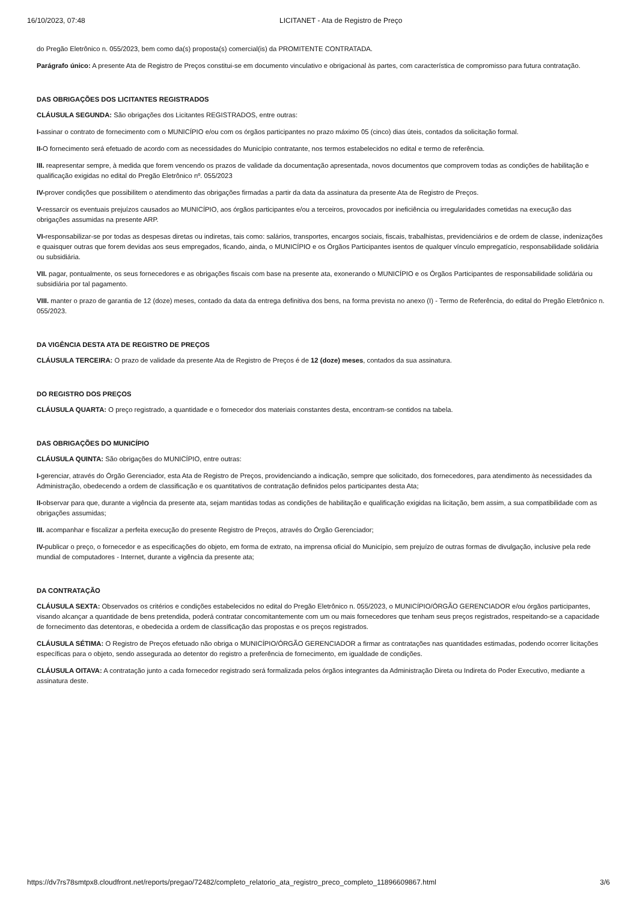16/10/2023, 07:48 LICITANET - Ata de Registro de Preço
do Pregão Eletrônico n. 055/2023, bem como da(s) proposta(s) comercial(is) da PROMITENTE CONTRATADA.
Parágrafo único: A presente Ata de Registro de Preços constitui-se em documento vinculativo e obrigacional às partes, com característica de compromisso para futura contratação.
DAS OBRIGAÇÕES DOS LICITANTES REGISTRADOS
CLÁUSULA SEGUNDA: São obrigações dos Licitantes REGISTRADOS, entre outras:
I-assinar o contrato de fornecimento com o MUNICÍPIO e/ou com os órgãos participantes no prazo máximo 05 (cinco) dias úteis, contados da solicitação formal.
II-O fornecimento será efetuado de acordo com as necessidades do Município contratante, nos termos estabelecidos no edital e termo de referência.
III. reapresentar sempre, à medida que forem vencendo os prazos de validade da documentação apresentada, novos documentos que comprovem todas as condições de habilitação e qualificação exigidas no edital do Pregão Eletrônico nº. 055/2023
IV-prover condições que possibilitem o atendimento das obrigações firmadas a partir da data da assinatura da presente Ata de Registro de Preços.
V-ressarcir os eventuais prejuízos causados ao MUNICÍPIO, aos órgãos participantes e/ou a terceiros, provocados por ineficiência ou irregularidades cometidas na execução das obrigações assumidas na presente ARP.
VI-responsabilizar-se por todas as despesas diretas ou indiretas, tais como: salários, transportes, encargos sociais, fiscais, trabalhistas, previdenciários e de ordem de classe, indenizações e quaisquer outras que forem devidas aos seus empregados, ficando, ainda, o MUNICÍPIO e os Órgãos Participantes isentos de qualquer vínculo empregatício, responsabilidade solidária ou subsidiária.
VII. pagar, pontualmente, os seus fornecedores e as obrigações fiscais com base na presente ata, exonerando o MUNICÍPIO e os Órgãos Participantes de responsabilidade solidária ou subsidiária por tal pagamento.
VIII. manter o prazo de garantia de 12 (doze) meses, contado da data da entrega definitiva dos bens, na forma prevista no anexo (I) - Termo de Referência, do edital do Pregão Eletrônico n. 055/2023.
DA VIGÊNCIA DESTA ATA DE REGISTRO DE PREÇOS
CLÁUSULA TERCEIRA: O prazo de validade da presente Ata de Registro de Preços é de 12 (doze) meses, contados da sua assinatura.
DO REGISTRO DOS PREÇOS
CLÁUSULA QUARTA: O preço registrado, a quantidade e o fornecedor dos materiais constantes desta, encontram-se contidos na tabela.
DAS OBRIGAÇÕES DO MUNICÍPIO
CLÁUSULA QUINTA: São obrigações do MUNICÍPIO, entre outras:
I-gerenciar, através do Órgão Gerenciador, esta Ata de Registro de Preços, providenciando a indicação, sempre que solicitado, dos fornecedores, para atendimento às necessidades da Administração, obedecendo a ordem de classificação e os quantitativos de contratação definidos pelos participantes desta Ata;
II-observar para que, durante a vigência da presente ata, sejam mantidas todas as condições de habilitação e qualificação exigidas na licitação, bem assim, a sua compatibilidade com as obrigações assumidas;
III. acompanhar e fiscalizar a perfeita execução do presente Registro de Preços, através do Órgão Gerenciador;
IV-publicar o preço, o fornecedor e as especificações do objeto, em forma de extrato, na imprensa oficial do Município, sem prejuízo de outras formas de divulgação, inclusive pela rede mundial de computadores - Internet, durante a vigência da presente ata;
DA CONTRATAÇÃO
CLÁUSULA SEXTA: Observados os critérios e condições estabelecidos no edital do Pregão Eletrônico n. 055/2023, o MUNICÍPIO/ÓRGÃO GERENCIADOR e/ou órgãos participantes, visando alcançar a quantidade de bens pretendida, poderá contratar concomitantemente com um ou mais fornecedores que tenham seus preços registrados, respeitando-se a capacidade de fornecimento das detentoras, e obedecida a ordem de classificação das propostas e os preços registrados.
CLÁUSULA SÉTIMA: O Registro de Preços efetuado não obriga o MUNICÍPIO/ÓRGÃO GERENCIADOR a firmar as contratações nas quantidades estimadas, podendo ocorrer licitações específicas para o objeto, sendo assegurada ao detentor do registro a preferência de fornecimento, em igualdade de condições.
CLÁUSULA OITAVA: A contratação junto a cada fornecedor registrado será formalizada pelos órgãos integrantes da Administração Direta ou Indireta do Poder Executivo, mediante a assinatura deste.
https://dv7rs78smtpx8.cloudfront.net/reports/pregao/72482/completo_relatorio_ata_registro_preco_completo_11896609867.html 3/6